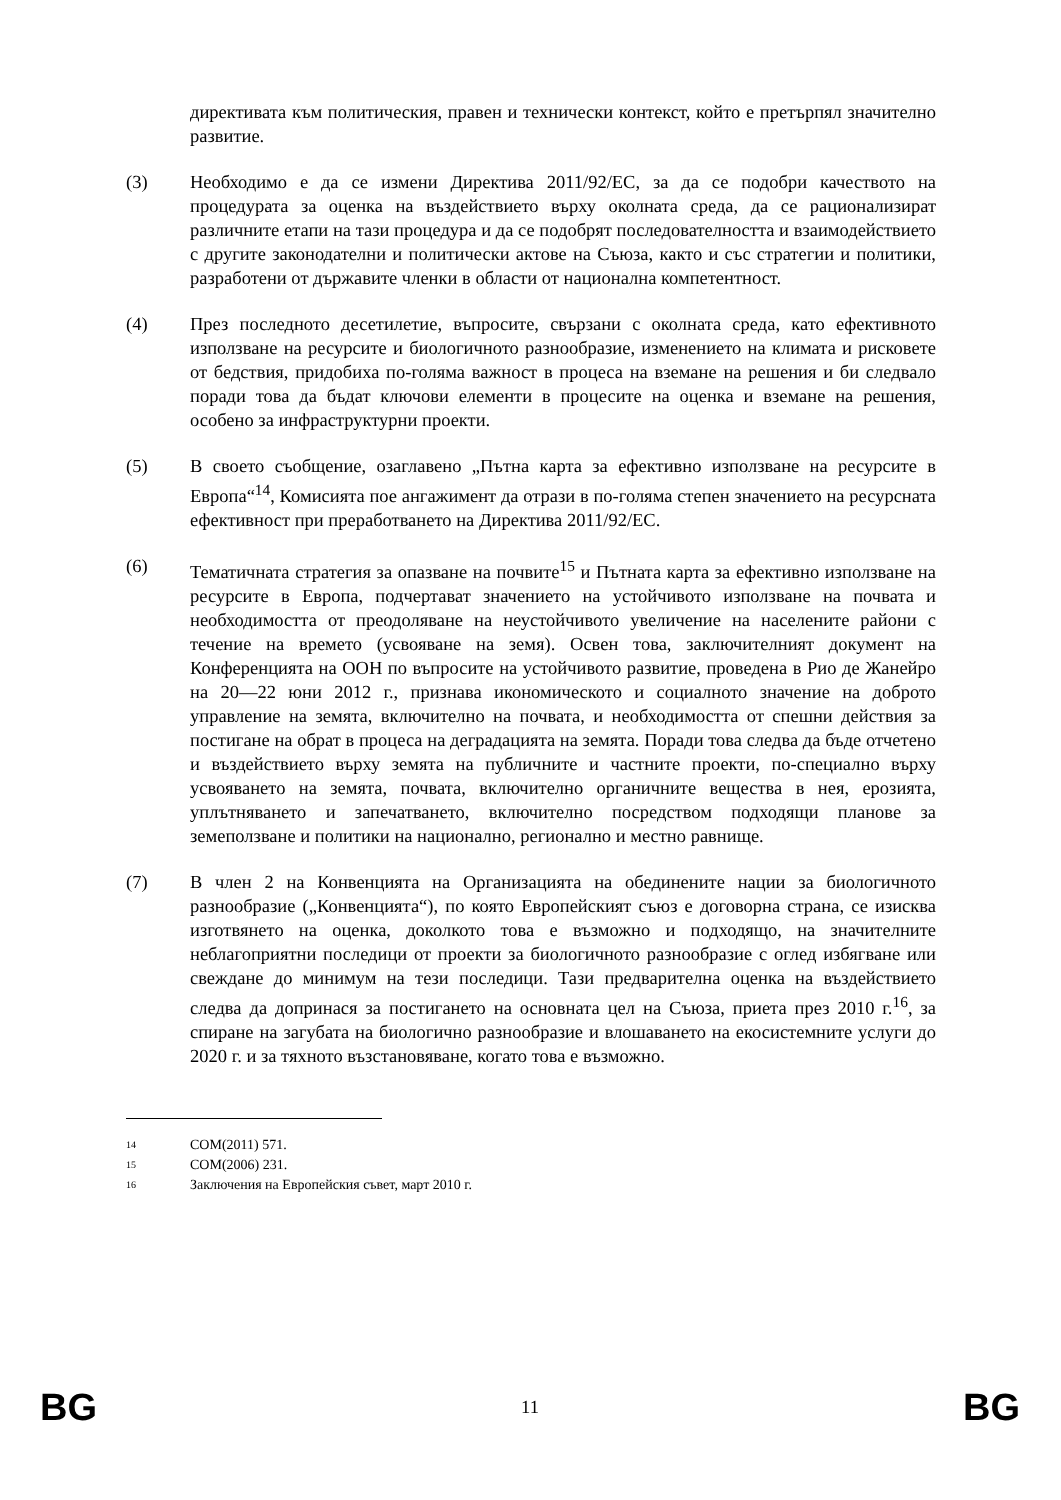директивата към политическия, правен и технически контекст, който е претърпял значително развитие.
(3) Необходимо е да се измени Директива 2011/92/ЕС, за да се подобри качеството на процедурата за оценка на въздействието върху околната среда, да се рационализират различните етапи на тази процедура и да се подобрят последователността и взаимодействието с другите законодателни и политически актове на Съюза, както и със стратегии и политики, разработени от държавите членки в области от национална компетентност.
(4) През последното десетилетие, въпросите, свързани с околната среда, като ефективното използване на ресурсите и биологичното разнообразие, изменението на климата и рисковете от бедствия, придобиха по-голяма важност в процеса на вземане на решения и би следвало поради това да бъдат ключови елементи в процесите на оценка и вземане на решения, особено за инфраструктурни проекти.
(5) В своето съобщение, озаглавено „Пътна карта за ефективно използване на ресурсите в Европа“<sup>14</sup>, Комисията пое ангажимент да отрази в по-голяма степен значението на ресурсната ефективност при преработването на Директива 2011/92/ЕС.
(6) Тематичната стратегия за опазване на почвите<sup>15</sup> и Пътната карта за ефективно използване на ресурсите в Европа, подчертават значението на устойчивото използване на почвата и необходимостта от преодоляване на неустойчивото увеличение на населените райони с течение на времето (усвояване на земя). Освен това, заключителният документ на Конференцията на ООН по въпросите на устойчивото развитие, проведена в Рио де Жанейро на 20—22 юни 2012 г., признава икономическото и социалното значение на доброто управление на земята, включително на почвата, и необходимостта от спешни действия за постигане на обрат в процеса на деградацията на земята. Поради това следва да бъде отчетено и въздействието върху земята на публичните и частните проекти, по-специално върху усвояването на земята, почвата, включително органичните вещества в нея, ерозията, уплътняването и запечатването, включително посредством подходящи планове за земеползване и политики на национално, регионално и местно равнище.
(7) В член 2 на Конвенцията на Организацията на обединените нации за биологичното разнообразие („Конвенцията“), по която Европейският съюз е договорна страна, се изисква изготвянето на оценка, доколкото това е възможно и подходящо, на значителните неблагоприятни последици от проекти за биологичното разнообразие с оглед избягване или свеждане до минимум на тези последици. Тази предварителна оценка на въздействието следва да допринася за постигането на основната цел на Съюза, приета през 2010 г.<sup>16</sup>, за спиране на загубата на биологично разнообразие и влошаването на екосистемните услуги до 2020 г. и за тяхното възстановяване, когато това е възможно.
14 COM(2011) 571.
15 COM(2006) 231.
16 Заключения на Европейския съвет, март 2010 г.
BG 11 BG